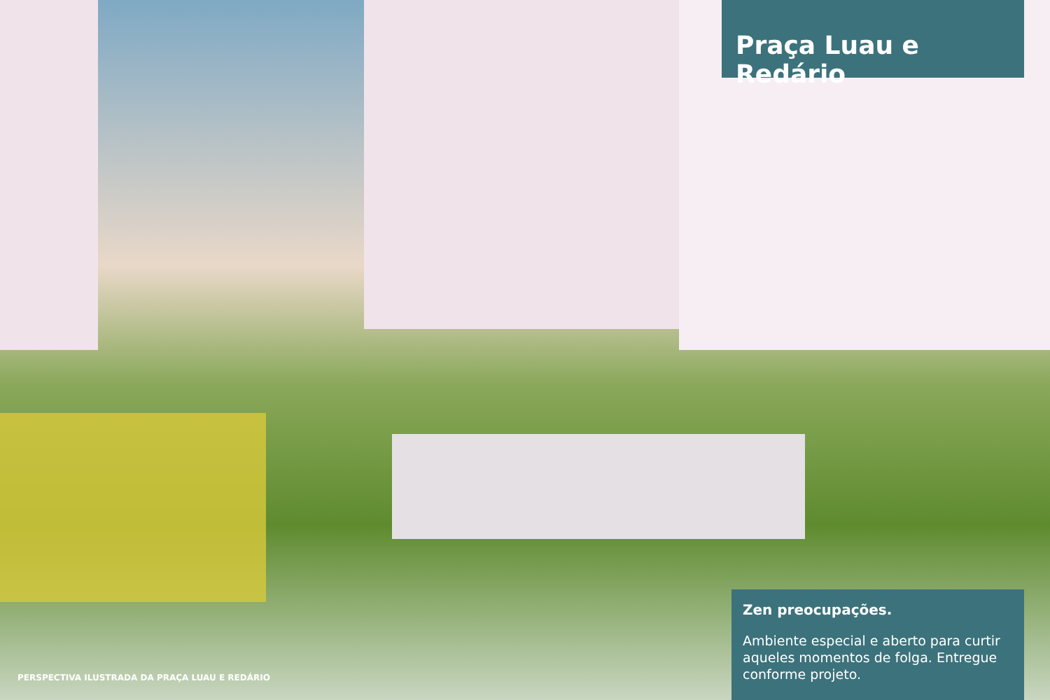Praça Luau e Redário
Zen preocupações.
Ambiente especial e aberto para curtir aqueles momentos de folga. Entregue conforme projeto.
PERSPECTIVA ILUSTRADA DA PRAÇA LUAU E REDÁRIO